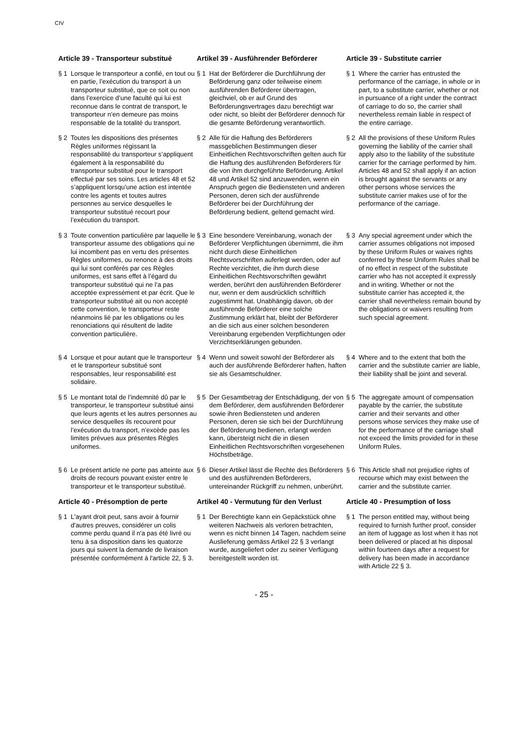CIV
Article 39 - Transporteur substitué Artikel 39 - Ausführender Beförderer Article 39 - Substitute carrier
§ 1 Lorsque le transporteur a confié, en tout ou en partie, l’exécution du transport à un transporteur substitué, que ce soit ou non dans l’exercice d’une faculté qui lui est reconnue dans le contrat de transport, le transporteur n’en demeure pas moins responsable de la totalité du transport.
§ 1 Hat der Beförderer die Durchführung der Beförderung ganz oder teilweise einem ausführenden Beförderer übertragen, gleichviel, ob er auf Grund des Beförderungsvertrages dazu berechtigt war oder nicht, so bleibt der Beförderer dennoch für die gesamte Beförderung verantwortlich.
§ 1 Where the carrier has entrusted the performance of the carriage, in whole or in part, to a substitute carrier, whether or not in pursuance of a right under the contract of carriage to do so, the carrier shall nevertheless remain liable in respect of the entire carriage.
§ 2 Toutes les dispositions des présentes Règles uniformes régissant la responsabilité du transporteur s’appliquent également à la responsabilité du transporteur substitué pour le transport effectué par ses soins. Les articles 48 et 52 s’appliquent lorsqu’une action est intentée contre les agents et toutes autres personnes au service desquelles le transporteur substitué recourt pour l’exécution du transport.
§ 2 Alle für die Haftung des Beförderers massgeblichen Bestimmungen dieser Einheitlichen Rechtsvorschriften gelten auch für die Haftung des ausführenden Beförderers für die von ihm durchgeführte Beförderung. Artikel 48 und Artikel 52 sind anzuwenden, wenn ein Anspruch gegen die Bediensteten und anderen Personen, deren sich der ausführende Beförderer bei der Durchführung der Beförderung bedient, geltend gemacht wird.
§ 2 All the provisions of these Uniform Rules governing the liability of the carrier shall apply also to the liability of the substitute carrier for the carriage performed by him. Articles 48 and 52 shall apply if an action is brought against the servants or any other persons whose services the substitute carrier makes use of for the performance of the carriage.
§ 3 Toute convention particulière par laquelle le transporteur assume des obligations qui ne lui incombent pas en vertu des présentes Règles uniformes, ou renonce à des droits qui lui sont conférés par ces Règles uniformes, est sans effet à l’égard du transporteur substitué qui ne l’a pas acceptée expressément et par écrit. Que le transporteur substitué ait ou non accepté cette convention, le transporteur reste néanmoins lié par les obligations ou les renonciations qui résultent de ladite convention particulière.
§ 3 Eine besondere Vereinbarung, wonach der Beförderer Verpflichtungen übernimmt, die ihm nicht durch diese Einheitlichen Rechtsvorschriften auferlegt werden, oder auf Rechte verzichtet, die ihm durch diese Einheitlichen Rechtsvorschriften gewährt werden, berührt den ausführenden Beförderer nur, wenn er dem ausdrücklich schriftlich zugestimmt hat. Unabhängig davon, ob der ausführende Beförderer eine solche Zustimmung erklärt hat, bleibt der Beförderer an die sich aus einer solchen besonderen Vereinbarung ergebenden Verpflichtungen oder Verzichtserklärungen gebunden.
§ 3 Any special agreement under which the carrier assumes obligations not imposed by these Uniform Rules or waives rights conferred by these Uniform Rules shall be of no effect in respect of the substitute carrier who has not accepted it expressly and in writing. Whether or not the substitute carrier has accepted it, the carrier shall nevertheless remain bound by the obligations or waivers resulting from such special agreement.
§ 4 Lorsque et pour autant que le transporteur et le transporteur substitué sont responsables, leur responsabilité est solidaire.
§ 4 Wenn und soweit sowohl der Beförderer als auch der ausführende Beförderer haften, haften sie als Gesamtschuldner.
§ 4 Where and to the extent that both the carrier and the substitute carrier are liable, their liability shall be joint and several.
§ 5 Le montant total de l’indemnité dû par le transporteur, le transporteur substitué ainsi que leurs agents et les autres personnes au service desquelles ils recourent pour l’exécution du transport, n’excède pas les limites prévues aux présentes Règles uniformes.
§ 5 Der Gesamtbetrag der Entschädigung, der von dem Beförderer, dem ausführenden Beförderer sowie ihren Bediensteten und anderen Personen, deren sie sich bei der Durchführung der Beförderung bedienen, erlangt werden kann, übersteigt nicht die in diesen Einheitlichen Rechtsvorschriften vorgesehenen Höchstbeträge.
§ 5 The aggregate amount of compensation payable by the carrier, the substitute carrier and their servants and other persons whose services they make use of for the performance of the carriage shall not exceed the limits provided for in these Uniform Rules.
§ 6 Le présent article ne porte pas atteinte aux droits de recours pouvant exister entre le transporteur et le transporteur substitué.
§ 6 Dieser Artikel lässt die Rechte des Beförderers und des ausführenden Beförderers, untereinander Rückgriff zu nehmen, unberührt.
§ 6 This Article shall not prejudice rights of recourse which may exist between the carrier and the substitute carrier.
Article 40 - Présomption de perte Artikel 40 - Vermutung für den Verlust Article 40 - Presumption of loss
§ 1 L'ayant droit peut, sans avoir à fournir d'autres preuves, considérer un colis comme perdu quand il n'a pas été livré ou tenu à sa disposition dans les quatorze jours qui suivent la demande de livraison présentée conformément à l'article 22, § 3.
§ 1 Der Berechtigte kann ein Gepäckstück ohne weiteren Nachweis als verloren betrachten, wenn es nicht binnen 14 Tagen, nachdem seine Auslieferung gemäss Artikel 22 § 3 verlangt wurde, ausgeliefert oder zu seiner Verfügung bereitgestellt worden ist.
§ 1 The person entitled may, without being required to furnish further proof, consider an item of luggage as lost when it has not been delivered or placed at his disposal within fourteen days after a request for delivery has been made in accordance with Article 22 § 3.
- 25 -